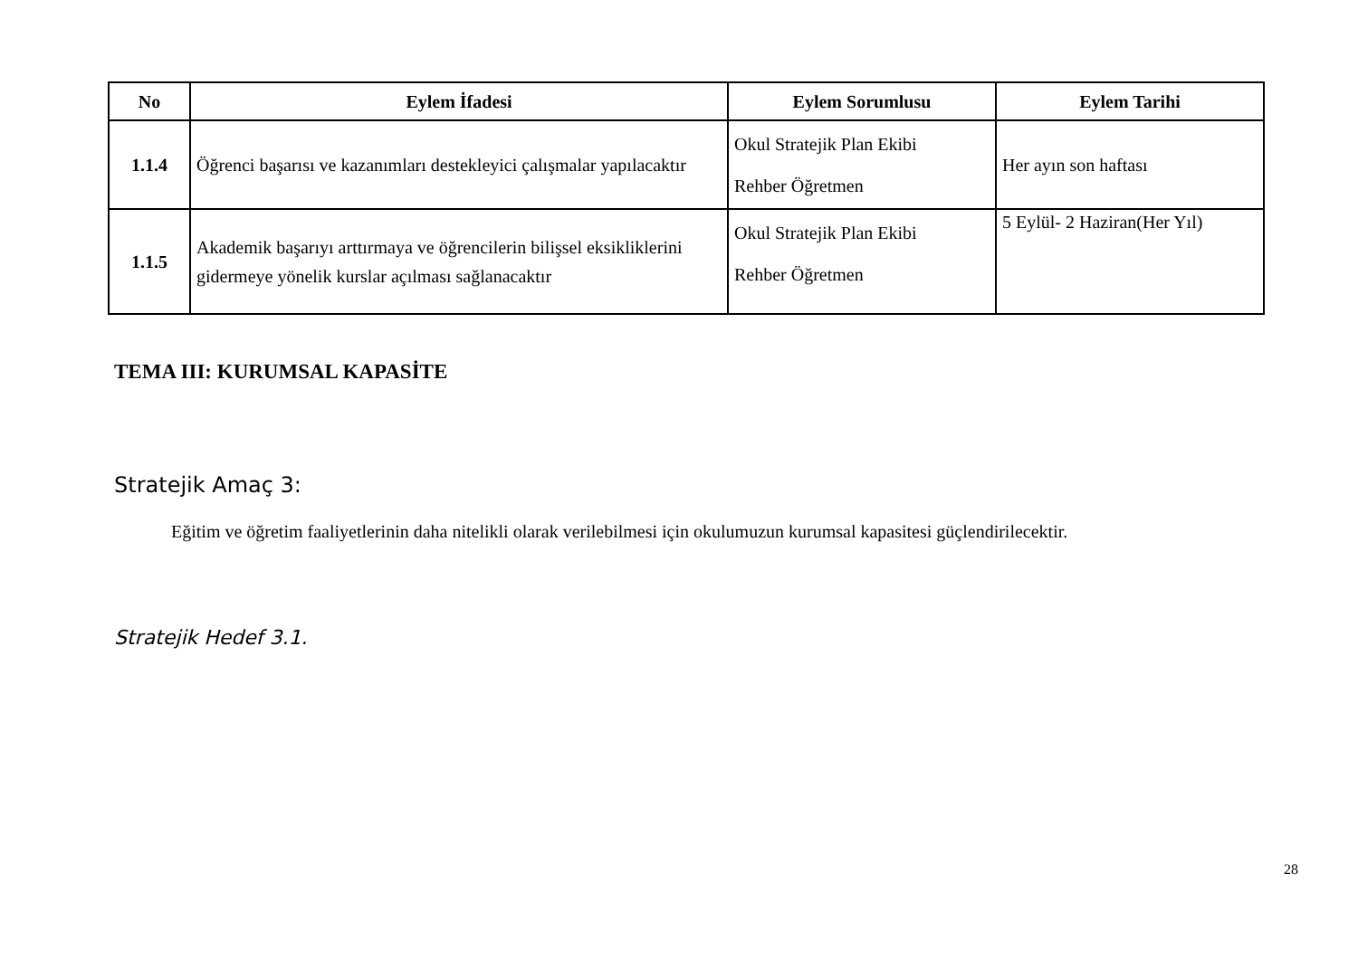| No | Eylem İfadesi | Eylem Sorumlusu | Eylem Tarihi |
| --- | --- | --- | --- |
| 1.1.4 | Öğrenci başarısı ve kazanımları destekleyici çalışmalar yapılacaktır | Okul Stratejik Plan Ekibi Rehber Öğretmen | Her ayın son haftası |
| 1.1.5 | Akademik başarıyı arttırmaya ve öğrencilerin bilişsel eksikliklerini gidermeye yönelik kurslar açılması sağlanacaktır | Okul Stratejik Plan Ekibi Rehber Öğretmen | 5 Eylül- 2 Haziran(Her Yıl) |
TEMA III: KURUMSAL KAPASİTE
Stratejik Amaç 3:
Eğitim ve öğretim faaliyetlerinin daha nitelikli olarak verilebilmesi için okulumuzun kurumsal kapasitesi güçlendirilecektir.
Stratejik Hedef 3.1.
28